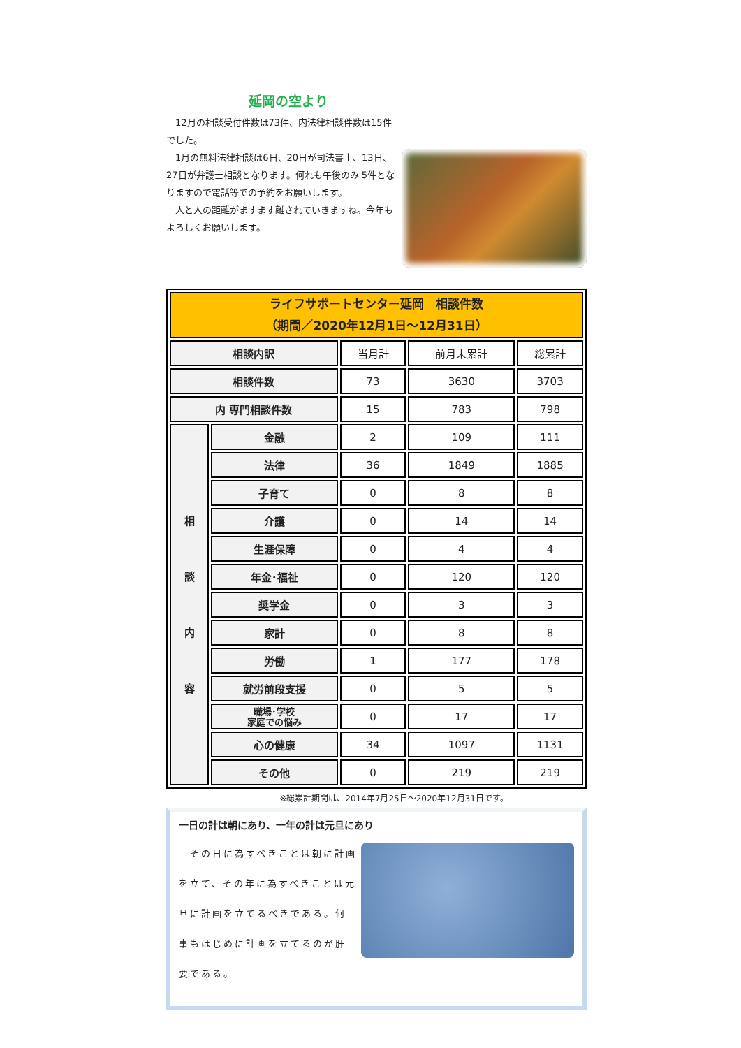延岡の空より
　12月の相談受付件数は73件、内法律相談件数は15件でした。
　1月の無料法律相談は6日、20日が司法書士、13日、27日が弁護士相談となります。何れも午後のみ 5件となりますので電話等での予約をお願いします。
　人と人の距離がますます離されていきますね。今年もよろしくお願いします。
| ライフサポートセンター延岡 相談件数 （期間／2020年12月1日～12月31日） | | | | |
| 相談内訳 | | 当月計 | 前月末累計 | 総累計 |
| 相談件数 | | 73 | 3630 | 3703 |
| 内 専門相談件数 | | 15 | 783 | 798 |
| 相 談 内 容 | 金融 | 2 | 109 | 111 |
| | 法律 | 36 | 1849 | 1885 |
| | 子育て | 0 | 8 | 8 |
| | 介護 | 0 | 14 | 14 |
| | 生涯保障 | 0 | 4 | 4 |
| | 年金･福祉 | 0 | 120 | 120 |
| | 奨学金 | 0 | 3 | 3 |
| | 家計 | 0 | 8 | 8 |
| | 労働 | 1 | 177 | 178 |
| | 就労前段支援 | 0 | 5 | 5 |
| | 職場･学校 家庭での悩み | 0 | 17 | 17 |
| | 心の健康 | 34 | 1097 | 1131 |
| | その他 | 0 | 219 | 219 |
※総累計期間は、2014年7月25日～2020年12月31日です。
一日の計は朝にあり、一年の計は元旦にあり
　その日に為すべきことは朝に計画を立て、その年に為すべきことは元旦に計画を立てるべきである。何事もはじめに計画を立てるのが肝要である。